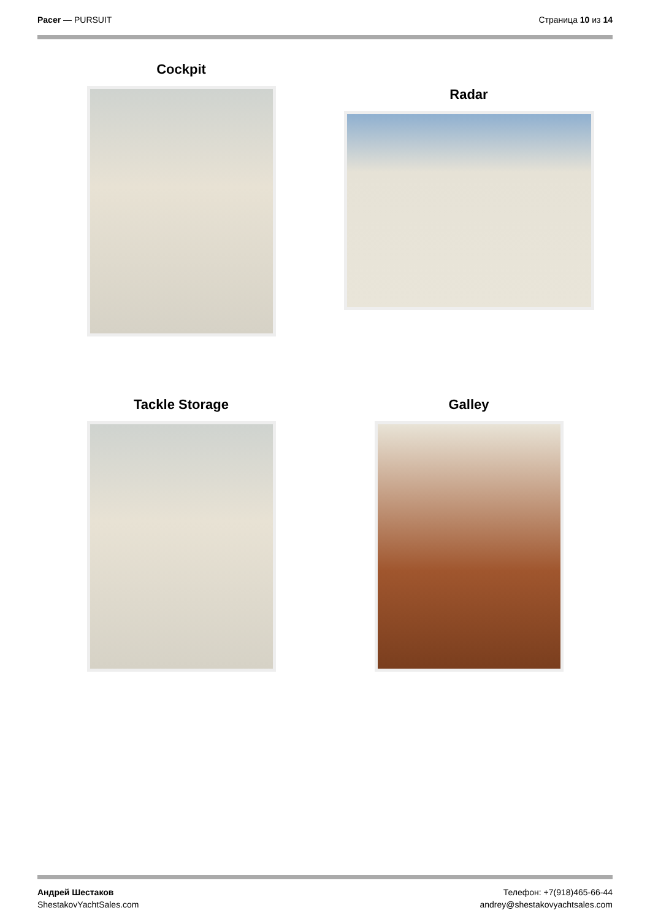Pacer — PURSUIT Страница 10 из 14
Cockpit
Radar
Tackle Storage
Galley
Андрей Шестаков
ShestakovYachtSales.com
Телефон: +7(918)465-66-44
andrey@shestakovyachtsales.com